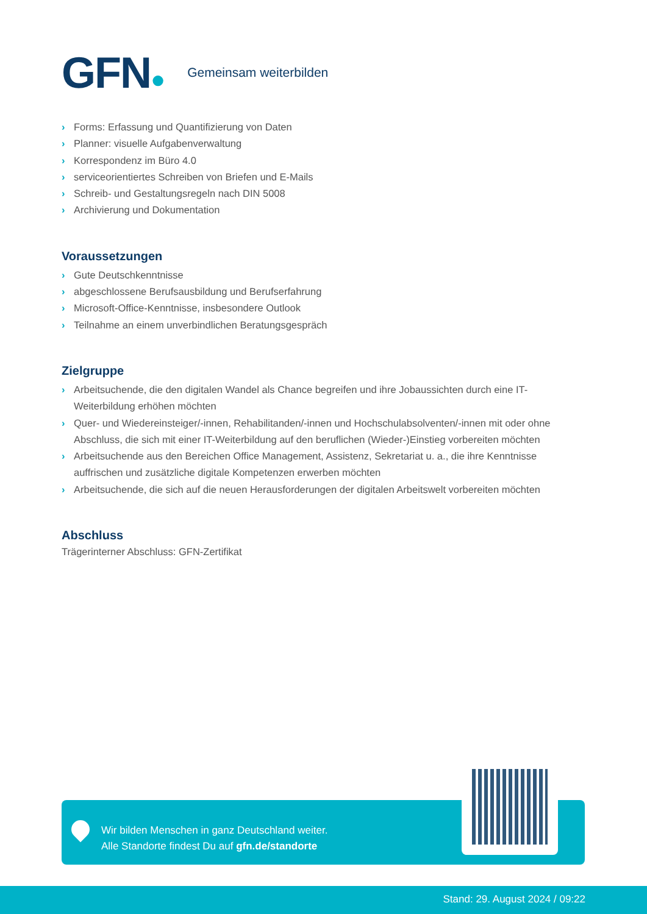GFN●
Gemeinsam weiterbilden
› Forms: Erfassung und Quantifizierung von Daten
› Planner: visuelle Aufgabenverwaltung
› Korrespondenz im Büro 4.0
› serviceorientiertes Schreiben von Briefen und E-Mails
› Schreib- und Gestaltungsregeln nach DIN 5008
› Archivierung und Dokumentation
Voraussetzungen
› Gute Deutschkenntnisse
› abgeschlossene Berufsausbildung und Berufserfahrung
› Microsoft-Office-Kenntnisse, insbesondere Outlook
› Teilnahme an einem unverbindlichen Beratungsgespräch
Zielgruppe
› Arbeitsuchende, die den digitalen Wandel als Chance begreifen und ihre Jobaussichten durch eine IT-Weiterbildung erhöhen möchten
› Quer- und Wiedereinsteiger/-innen, Rehabilitanden/-innen und Hochschulabsolventen/-innen mit oder ohne Abschluss, die sich mit einer IT-Weiterbildung auf den beruflichen (Wieder-)Einstieg vorbereiten möchten
› Arbeitsuchende aus den Bereichen Office Management, Assistenz, Sekretariat u. a., die ihre Kenntnisse auffrischen und zusätzliche digitale Kompetenzen erwerben möchten
› Arbeitsuchende, die sich auf die neuen Herausforderungen der digitalen Arbeitswelt vorbereiten möchten
Abschluss
Trägerinterner Abschluss: GFN-Zertifikat
Wir bilden Menschen in ganz Deutschland weiter.
Alle Standorte findest Du auf gfn.de/standorte
Stand: 29. August 2024 / 09:22